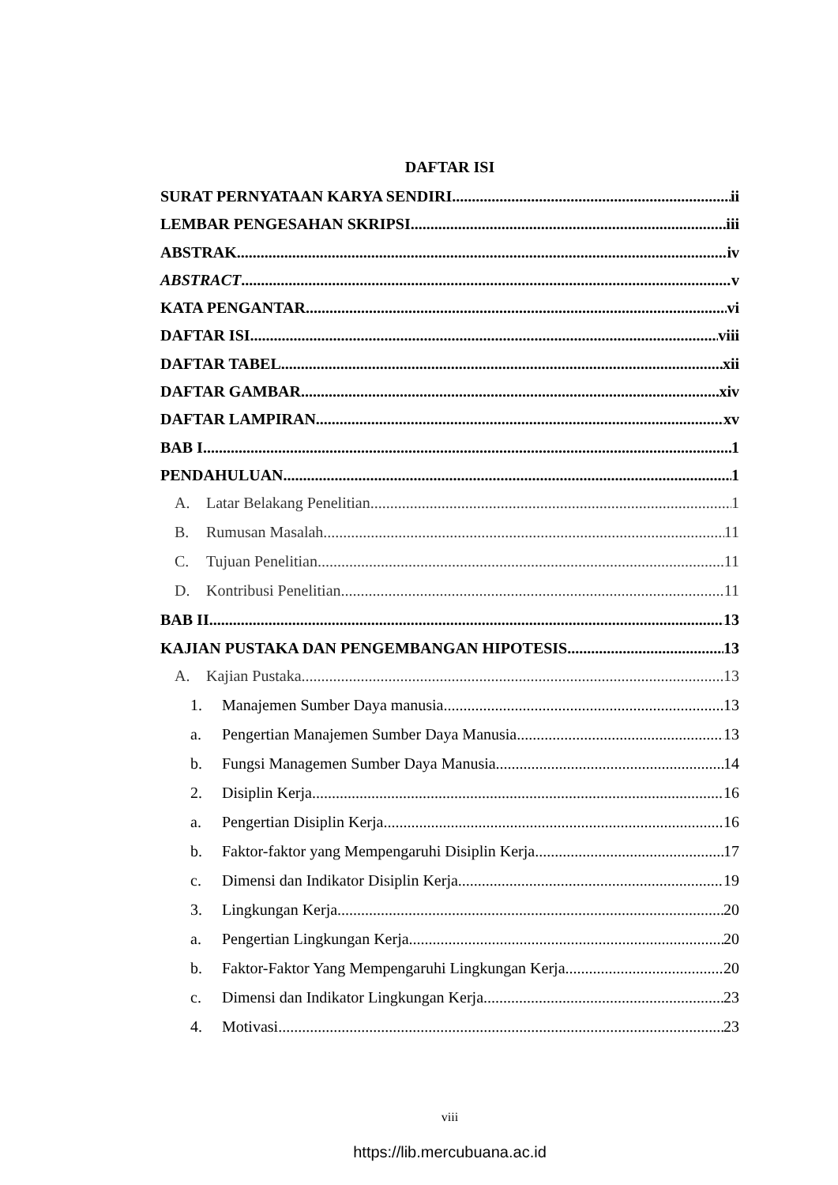DAFTAR ISI
SURAT PERNYATAAN KARYA SENDIRI ii
LEMBAR PENGESAHAN SKRIPSI iii
ABSTRAK iv
ABSTRACT v
KATA PENGANTAR vi
DAFTAR ISI viii
DAFTAR TABEL xii
DAFTAR GAMBAR xiv
DAFTAR LAMPIRAN xv
BAB I 1
PENDAHULUAN 1
A. Latar Belakang Penelitian 1
B. Rumusan Masalah 11
C. Tujuan Penelitian 11
D. Kontribusi Penelitian 11
BAB II 13
KAJIAN PUSTAKA DAN PENGEMBANGAN HIPOTESIS 13
A. Kajian Pustaka 13
1. Manajemen Sumber Daya manusia 13
a. Pengertian Manajemen Sumber Daya Manusia 13
b. Fungsi Managemen Sumber Daya Manusia 14
2. Disiplin Kerja 16
a. Pengertian Disiplin Kerja 16
b. Faktor-faktor yang Mempengaruhi Disiplin Kerja 17
c. Dimensi dan Indikator Disiplin Kerja 19
3. Lingkungan Kerja 20
a. Pengertian Lingkungan Kerja 20
b. Faktor-Faktor Yang Mempengaruhi Lingkungan Kerja 20
c. Dimensi dan Indikator Lingkungan Kerja 23
4. Motivasi 23
viii
https://lib.mercubuana.ac.id